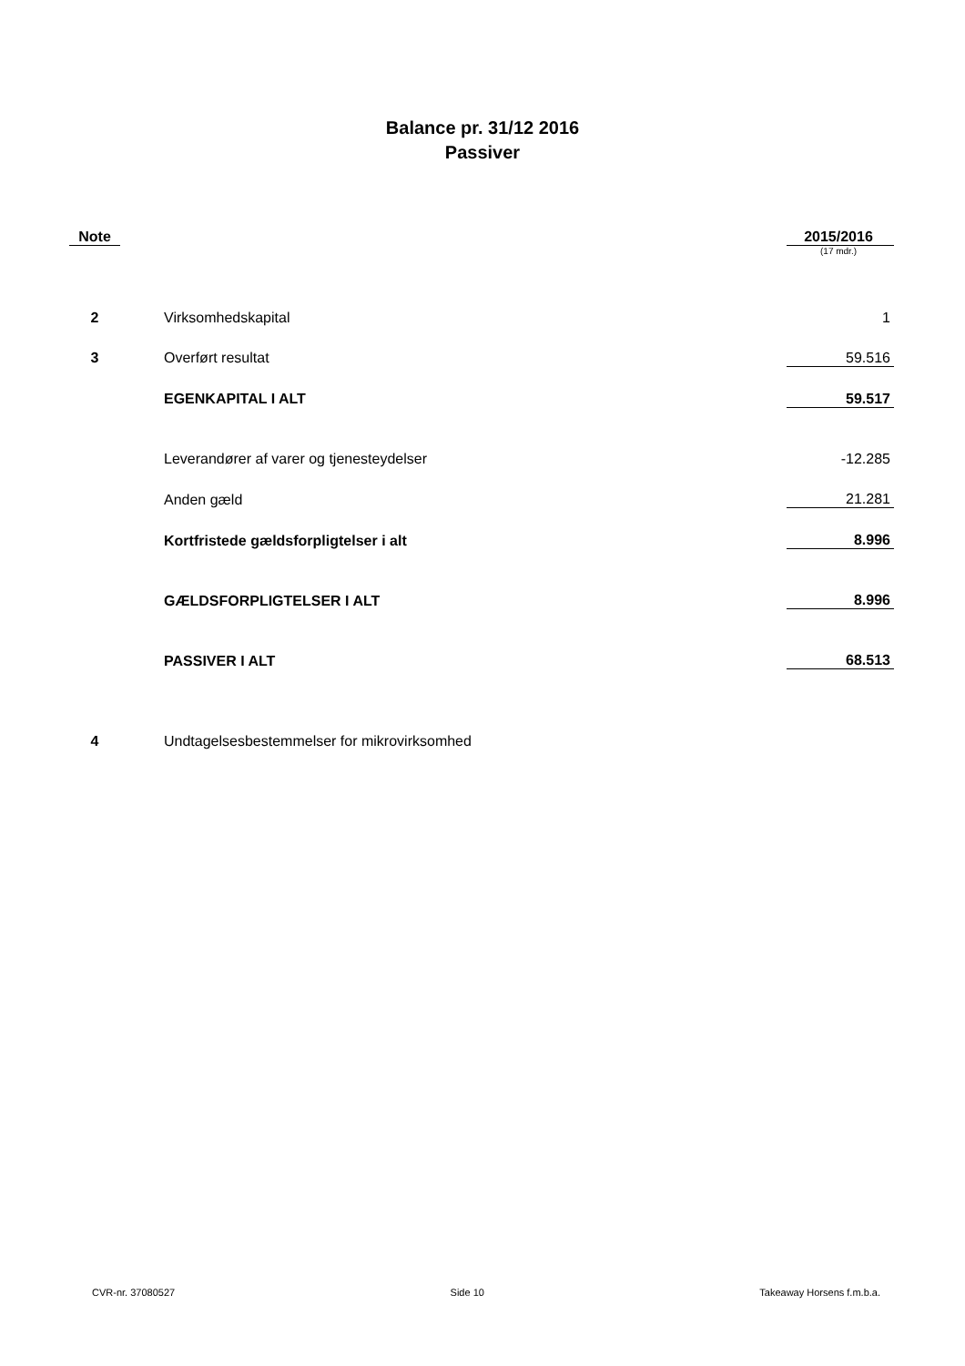Balance pr. 31/12 2016
Passiver
| Note | | | 2015/2016 |
| | | | (17 mdr.) |
| 2 | | Virksomhedskapital | 1 |
| 3 | | Overført resultat | 59.516 |
| | | EGENKAPITAL I ALT | 59.517 |
| | | Leverandører af varer og tjenesteydelser | -12.285 |
| | | Anden gæld | 21.281 |
| | | Kortfristede gældsforpligtelser i alt | 8.996 |
| | | GÆLDSFORPLIGTELSER I ALT | 8.996 |
| | | PASSIVER I ALT | 68.513 |
| 4 | | Undtagelsesbestemmelser for mikrovirksomhed | |
CVR-nr. 37080527 Side 10 Takeaway Horsens f.m.b.a.